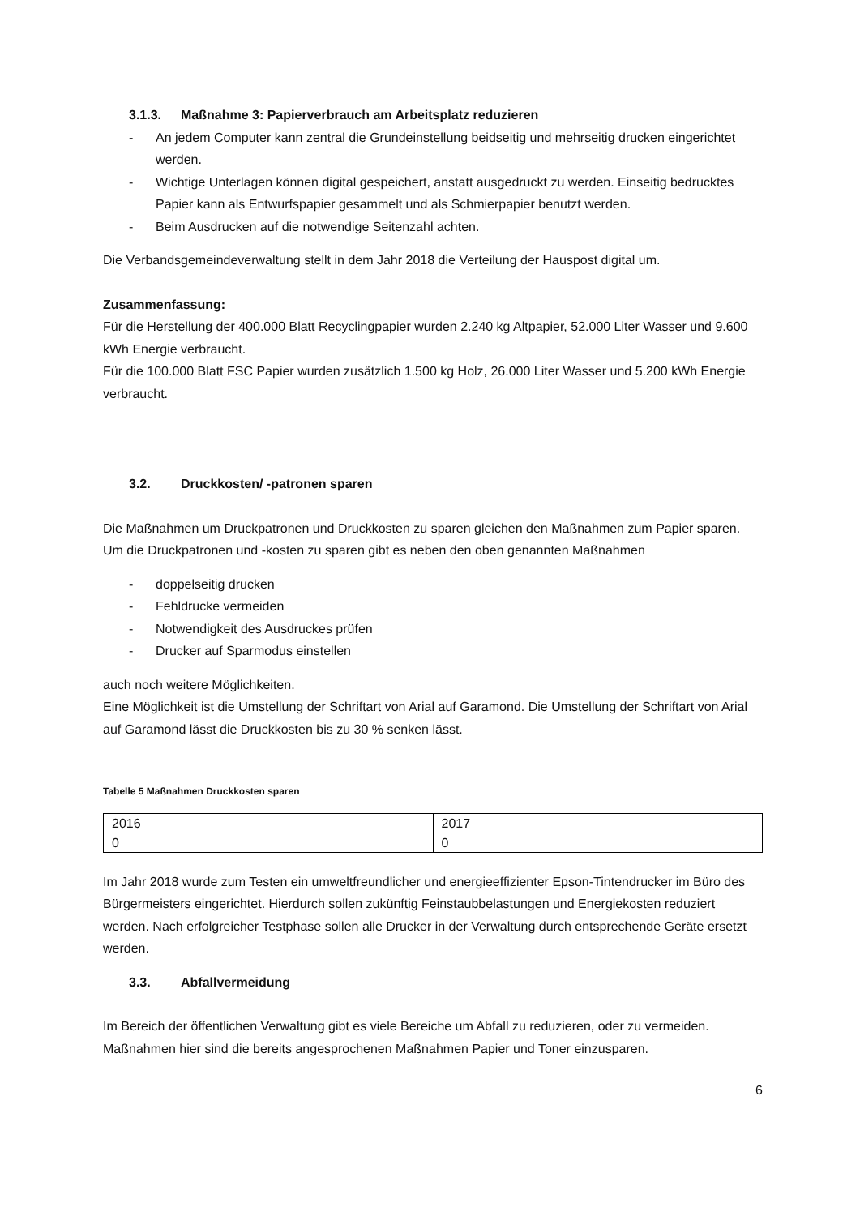3.1.3. Maßnahme 3: Papierverbrauch am Arbeitsplatz reduzieren
- An jedem Computer kann zentral die Grundeinstellung beidseitig und mehrseitig drucken eingerichtet werden.
- Wichtige Unterlagen können digital gespeichert, anstatt ausgedruckt zu werden. Einseitig bedrucktes Papier kann als Entwurfspapier gesammelt und als Schmierpapier benutzt werden.
- Beim Ausdrucken auf die notwendige Seitenzahl achten.
Die Verbandsgemeindeverwaltung stellt in dem Jahr 2018 die Verteilung der Hauspost digital um.
Zusammenfassung:
Für die Herstellung der 400.000 Blatt Recyclingpapier wurden 2.240 kg Altpapier, 52.000 Liter Wasser und 9.600 kWh Energie verbraucht.
Für die 100.000 Blatt FSC Papier wurden zusätzlich 1.500 kg Holz, 26.000 Liter Wasser und 5.200 kWh Energie verbraucht.
3.2. Druckkosten/ -patronen sparen
Die Maßnahmen um Druckpatronen und Druckkosten zu sparen gleichen den Maßnahmen zum Papier sparen.
Um die Druckpatronen und -kosten zu sparen gibt es neben den oben genannten Maßnahmen
- doppelseitig drucken
- Fehldrucke vermeiden
- Notwendigkeit des Ausdruckes prüfen
- Drucker auf Sparmodus einstellen
auch noch weitere Möglichkeiten.
Eine Möglichkeit ist die Umstellung der Schriftart von Arial auf Garamond. Die Umstellung der Schriftart von Arial auf Garamond lässt die Druckkosten bis zu 30 % senken lässt.
Tabelle 5 Maßnahmen Druckkosten sparen
| 2016 | 2017 |
| 0 | 0 |
Im Jahr 2018 wurde zum Testen ein umweltfreundlicher und energieeffizienter Epson-Tintendrucker im Büro des Bürgermeisters eingerichtet. Hierdurch sollen zukünftig Feinstaubbelastungen und Energiekosten reduziert werden. Nach erfolgreicher Testphase sollen alle Drucker in der Verwaltung durch entsprechende Geräte ersetzt werden.
3.3. Abfallvermeidung
Im Bereich der öffentlichen Verwaltung gibt es viele Bereiche um Abfall zu reduzieren, oder zu vermeiden. Maßnahmen hier sind die bereits angesprochenen Maßnahmen Papier und Toner einzusparen.
6